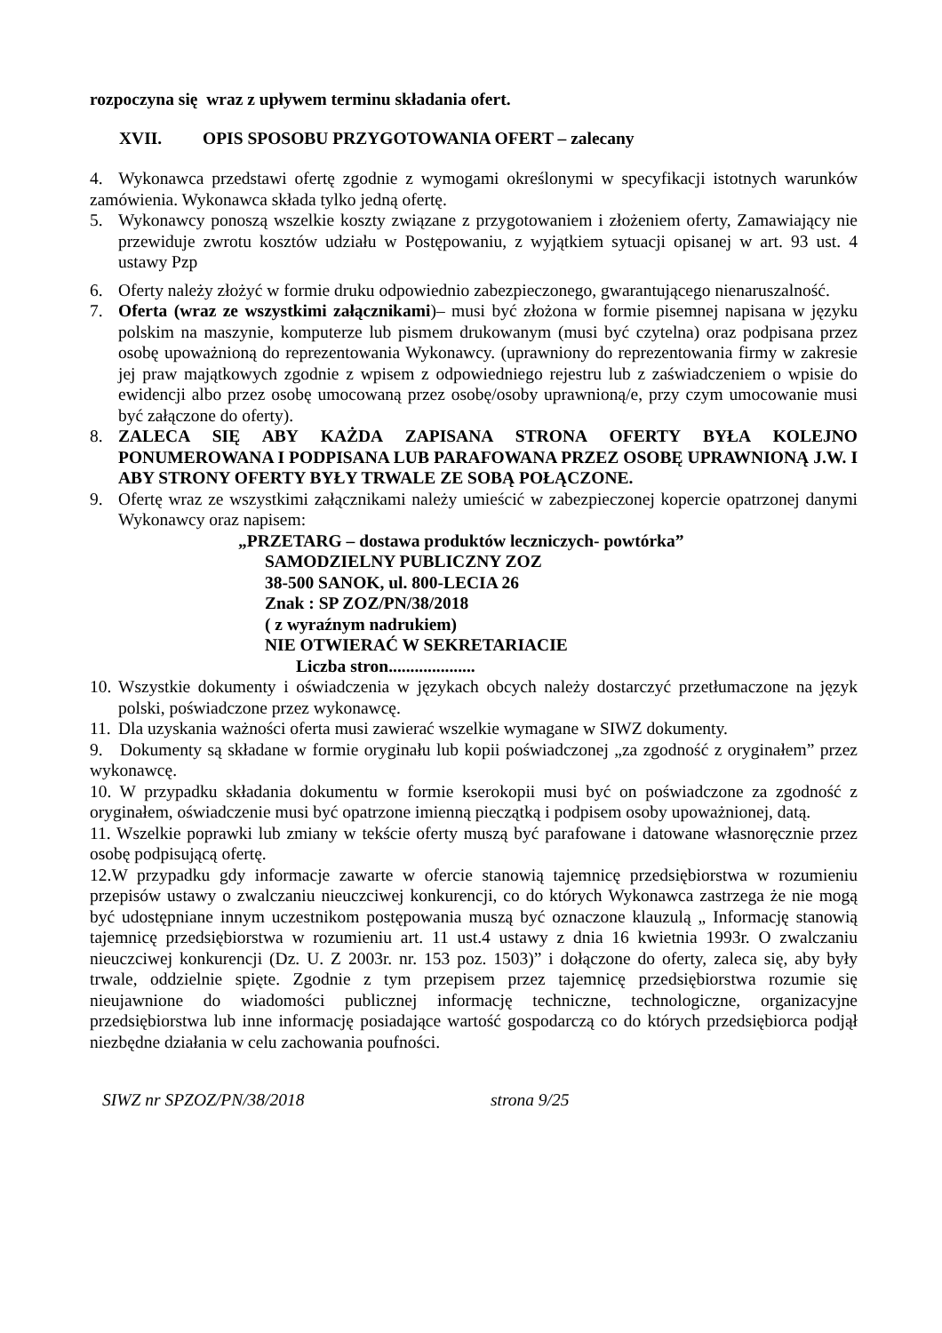rozpoczyna się wraz z upływem terminu składania ofert.
XVII. OPIS SPOSOBU PRZYGOTOWANIA OFERT – zalecany
4. Wykonawca przedstawi ofertę zgodnie z wymogami określonymi w specyfikacji istotnych warunków zamówienia. Wykonawca składa tylko jedną ofertę.
5. Wykonawcy ponoszą wszelkie koszty związane z przygotowaniem i złożeniem oferty, Zamawiający nie przewiduje zwrotu kosztów udziału w Postępowaniu, z wyjątkiem sytuacji opisanej w art. 93 ust. 4 ustawy Pzp
6. Oferty należy złożyć w formie druku odpowiednio zabezpieczonego, gwarantującego nienaruszalność.
7. Oferta (wraz ze wszystkimi załącznikami)– musi być złożona w formie pisemnej napisana w języku polskim na maszynie, komputerze lub pismem drukowanym (musi być czytelna) oraz podpisana przez osobę upoważnioną do reprezentowania Wykonawcy. (uprawniony do reprezentowania firmy w zakresie jej praw majątkowych zgodnie z wpisem z odpowiedniego rejestru lub z zaświadczeniem o wpisie do ewidencji albo przez osobę umocowaną przez osobę/osoby uprawnioną/e, przy czym umocowanie musi być załączone do oferty).
8. ZALECA SIĘ ABY KAŻDA ZAPISANA STRONA OFERTY BYŁA KOLEJNO PONUMEROWANA I PODPISANA LUB PARAFOWANA PRZEZ OSOBĘ UPRAWNIONĄ J.W. I ABY STRONY OFERTY BYŁY TRWALE ZE SOBĄ POŁĄCZONE.
9. Ofertę wraz ze wszystkimi załącznikami należy umieścić w zabezpieczonej kopercie opatrzonej danymi Wykonawcy oraz napisem:
„PRZETARG – dostawa produktów leczniczych- powtórka”
SAMODZIELNY PUBLICZNY ZOZ
38-500 SANOK, ul. 800-LECIA 26
Znak : SP ZOZ/PN/38/2018
( z wyraźnym nadrukiem)
NIE OTWIERAĆ W SEKRETARIACIE
Liczba stron....................
10. Wszystkie dokumenty i oświadczenia w językach obcych należy dostarczyć przetłumaczone na język polski, poświadczone przez wykonawcę.
11. Dla uzyskania ważności oferta musi zawierać wszelkie wymagane w SIWZ dokumenty.
9. Dokumenty są składane w formie oryginału lub kopii poświadczonej „za zgodność z oryginałem” przez wykonawcę.
10. W przypadku składania dokumentu w formie kserokopii musi być on poświadczone za zgodność z oryginałem, oświadczenie musi być opatrzone imienną pieczątką i podpisem osoby upoważnionej, datą.
11. Wszelkie poprawki lub zmiany w tekście oferty muszą być parafowane i datowane własnoręcznie przez osobę podpisującą ofertę.
12.W przypadku gdy informacje zawarte w ofercie stanowią tajemnicę przedsiębiorstwa w rozumieniu przepisów ustawy o zwalczaniu nieuczciwej konkurencji, co do których Wykonawca zastrzega że nie mogą być udostępniane innym uczestnikom postępowania muszą być oznaczone klauzulą „ Informację stanowią tajemnicę przedsiębiorstwa w rozumieniu art. 11 ust.4 ustawy z dnia 16 kwietnia 1993r. O zwalczaniu nieuczciwej konkurencji (Dz. U. Z 2003r. nr. 153 poz. 1503)” i dołączone do oferty, zaleca się, aby były trwale, oddzielnie spięte. Zgodnie z tym przepisem przez tajemnicę przedsiębiorstwa rozumie się nieujawnione do wiadomości publicznej informację techniczne, technologiczne, organizacyjne przedsiębiorstwa lub inne informację posiadające wartość gospodarczą co do których przedsiębiorca podjął niezbędne działania w celu zachowania poufności.
SIWZ nr SPZOZ/PN/38/2018 strona 9/25